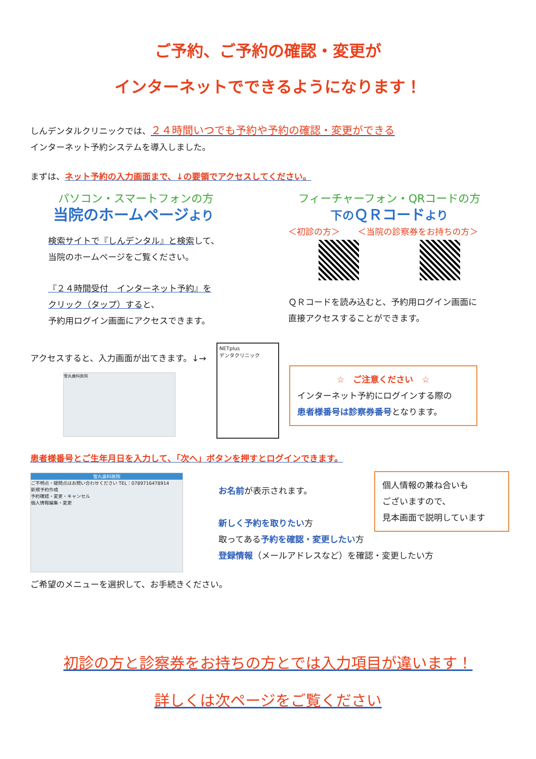ご予約、ご予約の確認・変更が
インターネットでできるようになります！
しんデンタルクリニックでは、２４時間いつでも予約や予約の確認・変更ができる
インターネット予約システムを導入しました。
まずは、ネット予約の入力画面まで、↓の要領でアクセスしてください。
パソコン・スマートフォンの方
当院のホームページより
検索サイトで『しんデンタル』と検索して、
当院のホームページをご覧ください。
『２４時間受付　インターネット予約』を
クリック（タップ）すると、
予約用ログイン画面にアクセスできます。
フィーチャーフォン・QRコードの方
下のＱＲコードより
＜初診の方＞ ＜当院の診察券をお持ちの方＞
ＱＲコードを読み込むと、予約用ログイン画面に
直接アクセスすることができます。
アクセスすると、入力画面が出てきます。↓→
雪丸歯科医院
NETplus
デンタクリニック
☆　ご注意ください　☆
インターネット予約にログインする際の
患者様番号は診察券番号となります。
患者様番号とご生年月日を入力して､「次へ」ボタンを押すとログインできます。
雪丸歯科医院
ご不明点・疑問点はお問い合わせください TEL：0789716478914
新規予約作成
予約確認・変更・キャンセル
個人情報編集・変更
お名前が表示されます。
新しく予約を取りたい方
取ってある予約を確認・変更したい方
登録情報（メールアドレスなど）を確認・変更したい方
個人情報の兼ね合いも
ございますので、
見本画面で説明しています
ご希望のメニューを選択して、お手続きください。
初診の方と診察券をお持ちの方とでは入力項目が違います！
詳しくは次ページをご覧ください